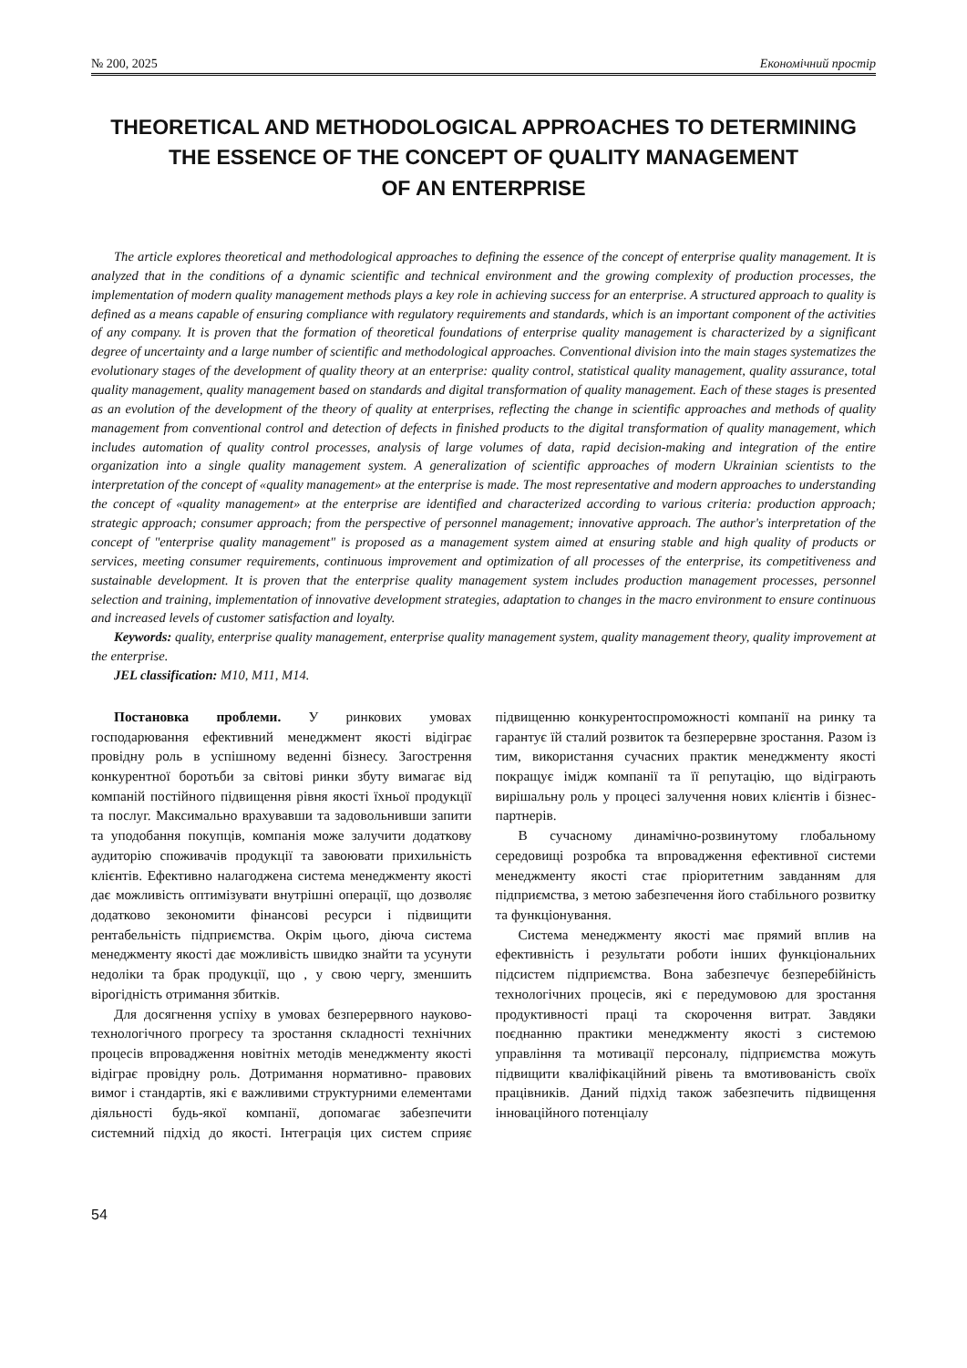№ 200, 2025 Економічний простір
THEORETICAL AND METHODOLOGICAL APPROACHES TO DETERMINING THE ESSENCE OF THE CONCEPT OF QUALITY MANAGEMENT
OF AN ENTERPRISE
The article explores theoretical and methodological approaches to defining the essence of the concept of enterprise quality management. It is analyzed that in the conditions of a dynamic scientific and technical environment and the growing complexity of production processes, the implementation of modern quality management methods plays a key role in achieving success for an enterprise. A structured approach to quality is defined as a means capable of ensuring compliance with regulatory requirements and standards, which is an important component of the activities of any company. It is proven that the formation of theoretical foundations of enterprise quality management is characterized by a significant degree of uncertainty and a large number of scientific and methodological approaches. Conventional division into the main stages systematizes the evolutionary stages of the development of quality theory at an enterprise: quality control, statistical quality management, quality assurance, total quality management, quality management based on standards and digital transformation of quality management. Each of these stages is presented as an evolution of the development of the theory of quality at enterprises, reflecting the change in scientific approaches and methods of quality management from conventional control and detection of defects in finished products to the digital transformation of quality management, which includes automation of quality control processes, analysis of large volumes of data, rapid decision-making and integration of the entire organization into a single quality management system. A generalization of scientific approaches of modern Ukrainian scientists to the interpretation of the concept of «quality management» at the enterprise is made. The most representative and modern approaches to understanding the concept of «quality management» at the enterprise are identified and characterized according to various criteria: production approach; strategic approach; consumer approach; from the perspective of personnel management; innovative approach. The author's interpretation of the concept of "enterprise quality management" is proposed as a management system aimed at ensuring stable and high quality of products or services, meeting consumer requirements, continuous improvement and optimization of all processes of the enterprise, its competitiveness and sustainable development. It is proven that the enterprise quality management system includes production management processes, personnel selection and training, implementation of innovative development strategies, adaptation to changes in the macro environment to ensure continuous and increased levels of customer satisfaction and loyalty.
Keywords: quality, enterprise quality management, enterprise quality management system, quality management theory, quality improvement at the enterprise.
JEL classification: M10, M11, M14.
Постановка проблеми. У ринкових умовах господарювання ефективний менеджмент якості відіграє провідну роль в успішному веденні бізнесу. Загострення конкурентної боротьби за світові ринки збуту вимагає від компаній постійного підвищення рівня якості їхньої продукції та послуг. Максимально врахувавши та задовольнивши запити та уподобання покупців, компанія може залучити додаткову аудиторію споживачів продукції та завоювати прихильність клієнтів. Ефективно налагоджена система менеджменту якості дає можливість оптимізувати внутрішні операції, що дозволяє додатково зекономити фінансові ресурси і підвищити рентабельність підприємства. Окрім цього, діюча система менеджменту якості дає можливість швидко знайти та усунути недоліки та брак продукції, що , у свою чергу, зменшить вірогідність отримання збитків.
Для досягнення успіху в умовах безперервного науково-технологічного прогресу та зростання складності технічних процесів впровадження новітніх методів менеджменту якості відіграє провідну роль. Дотримання нормативно- правових вимог і стандартів, які є важливими структурними елементами діяльності будь-якої компанії, допомагає забезпечити системний підхід до якості. Інтеграція цих систем сприяє підвищенню конкурентоспроможності компанії на ринку та гарантує їй сталий розвиток та безперервне зростання. Разом із тим, використання сучасних практик менеджменту якості покращує імідж компанії та її репутацію, що відіграють вирішальну роль у процесі залучення нових клієнтів і бізнес-партнерів.
В сучасному динамічно-розвинутому глобальному середовищі розробка та впровадження ефективної системи менеджменту якості стає пріоритетним завданням для підприємства, з метою забезпечення його стабільного розвитку та функціонування.
Система менеджменту якості має прямий вплив на ефективність і результати роботи інших функціональних підсистем підприємства. Вона забезпечує безперебійність технологічних процесів, які є передумовою для зростання продуктивності праці та скорочення витрат. Завдяки поєднанню практики менеджменту якості з системою управління та мотивації персоналу, підприємства можуть підвищити кваліфікаційний рівень та вмотивованість своїх працівників. Даний підхід також забезпечить підвищення інноваційного потенціалу
54